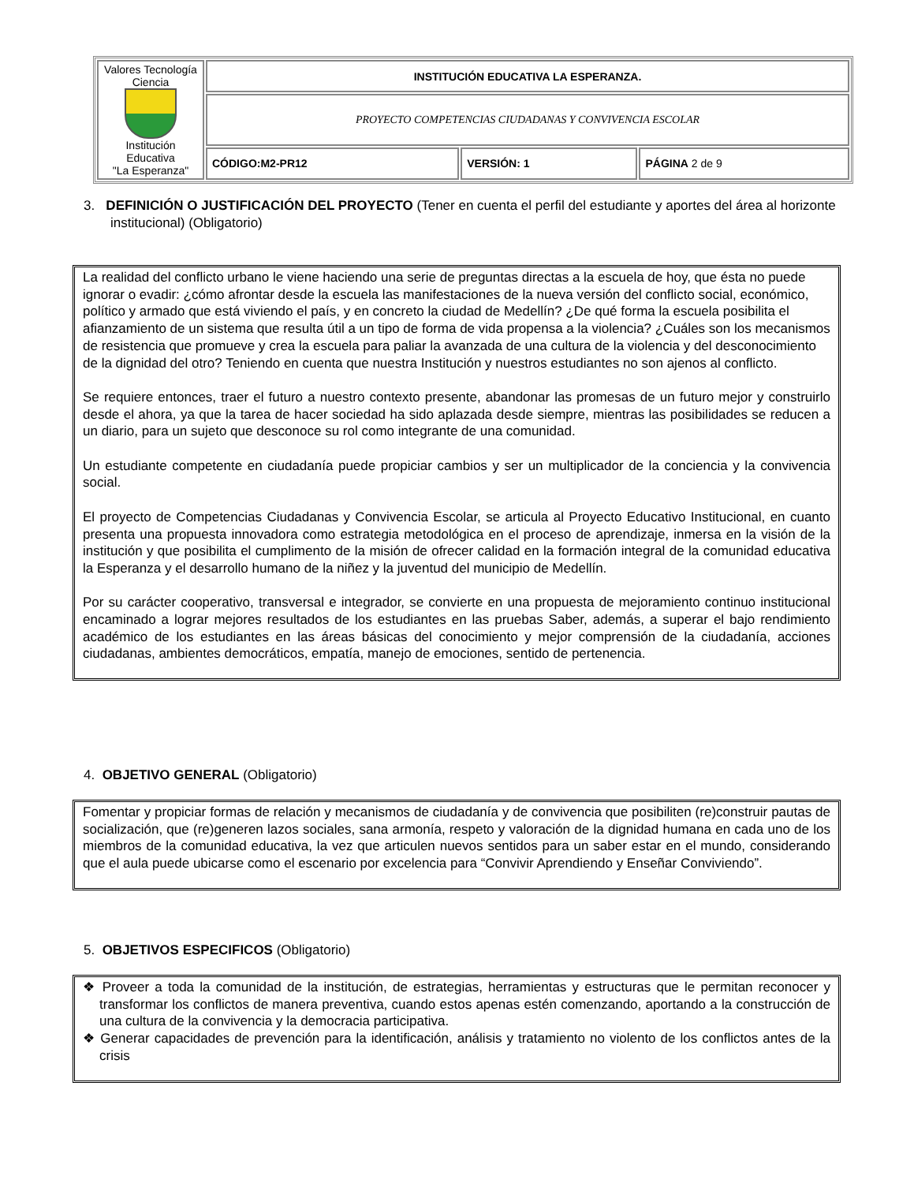| Valores Tecnología Ciencia Institución Educativa "La Esperanza" | INSTITUCIÓN EDUCATIVA LA ESPERANZA. | | |
| | PROYECTO COMPETENCIAS CIUDADANAS Y CONVIVENCIA ESCOLAR | | |
| | CÓDIGO:M2-PR12 | VERSIÓN: 1 | PÁGINA 2 de 9 |
3. DEFINICIÓN O JUSTIFICACIÓN DEL PROYECTO (Tener en cuenta el perfil del estudiante y aportes del área al horizonte institucional) (Obligatorio)
La realidad del conflicto urbano le viene haciendo una serie de preguntas directas a la escuela de hoy, que ésta no puede ignorar o evadir: ¿cómo afrontar desde la escuela las manifestaciones de la nueva versión del conflicto social, económico, político y armado que está viviendo el país, y en concreto la ciudad de Medellín? ¿De qué forma la escuela posibilita el afianzamiento de un sistema que resulta útil a un tipo de forma de vida propensa a la violencia? ¿Cuáles son los mecanismos de resistencia que promueve y crea la escuela para paliar la avanzada de una cultura de la violencia y del desconocimiento de la dignidad del otro? Teniendo en cuenta que nuestra Institución y nuestros estudiantes no son ajenos al conflicto.
Se requiere entonces, traer el futuro a nuestro contexto presente, abandonar las promesas de un futuro mejor y construirlo desde el ahora, ya que la tarea de hacer sociedad ha sido aplazada desde siempre, mientras las posibilidades se reducen a un diario, para un sujeto que desconoce su rol como integrante de una comunidad.
Un estudiante competente en ciudadanía puede propiciar cambios y ser un multiplicador de la conciencia y la convivencia social.
El proyecto de Competencias Ciudadanas y Convivencia Escolar, se articula al Proyecto Educativo Institucional, en cuanto presenta una propuesta innovadora como estrategia metodológica en el proceso de aprendizaje, inmersa en la visión de la institución y que posibilita el cumplimento de la misión de ofrecer calidad en la formación integral de la comunidad educativa la Esperanza y el desarrollo humano de la niñez y la juventud del municipio de Medellín.
Por su carácter cooperativo, transversal e integrador, se convierte en una propuesta de mejoramiento continuo institucional encaminado a lograr mejores resultados de los estudiantes en las pruebas Saber, además, a superar el bajo rendimiento académico de los estudiantes en las áreas básicas del conocimiento y mejor comprensión de la ciudadanía, acciones ciudadanas, ambientes democráticos, empatía, manejo de emociones, sentido de pertenencia.
4. OBJETIVO GENERAL (Obligatorio)
Fomentar y propiciar formas de relación y mecanismos de ciudadanía y de convivencia que posibiliten (re)construir pautas de socialización, que (re)generen lazos sociales, sana armonía, respeto y valoración de la dignidad humana en cada uno de los miembros de la comunidad educativa, la vez que articulen nuevos sentidos para un saber estar en el mundo, considerando que el aula puede ubicarse como el escenario por excelencia para “Convivir Aprendiendo y Enseñar Conviviendo”.
5. OBJETIVOS ESPECIFICOS (Obligatorio)
❖ Proveer a toda la comunidad de la institución, de estrategias, herramientas y estructuras que le permitan reconocer y transformar los conflictos de manera preventiva, cuando estos apenas estén comenzando, aportando a la construcción de una cultura de la convivencia y la democracia participativa.
❖ Generar capacidades de prevención para la identificación, análisis y tratamiento no violento de los conflictos antes de la crisis